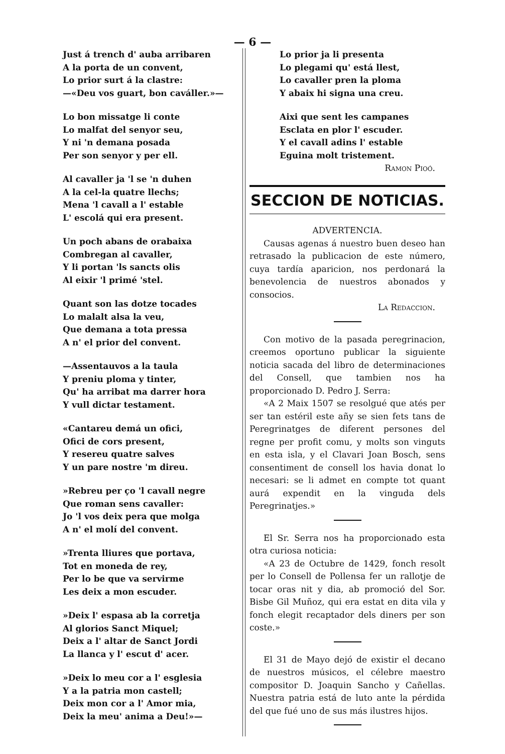— 6 —
Just á trench d' auba arribaren
A la porta de un convent,
Lo prior surt á la clastre:
—«Deu vos guart, bon caváller.»—
Lo bon missatge li conte
Lo malfat del senyor seu,
Y ni 'n demana posada
Per son senyor y per ell.
Al cavaller ja 'l se 'n duhen
A la cel-la quatre llechs;
Mena 'l cavall a l' estable
L' escolá qui era present.
Un poch abans de orabaixa
Combregan al cavaller,
Y li portan 'ls sancts olis
Al eixir 'l primé 'stel.
Quant son las dotze tocades
Lo malalt alsa la veu,
Que demana a tota pressa
A n' el prior del convent.
—Assentauvos a la taula
Y preniu ploma y tinter,
Qu' ha arribat ma darrer hora
Y vull dictar testament.
«Cantareu demá un ofici,
Ofici de cors present,
Y resereu quatre salves
Y un pare nostre 'm direu.
»Rebreu per ço 'l cavall negre
Que roman sens cavaller:
Jo 'l vos deix pera que molga
A n' el molí del convent.
»Trenta lliures que portava,
Tot en moneda de rey,
Per lo be que va servirme
Les deix a mon escuder.
»Deix l' espasa ab la corretja
Al glorios Sanct Miquel;
Deix a l' altar de Sanct Jordi
La llanca y l' escut d' acer.
»Deix lo meu cor a l' esglesia
Y a la patria mon castell;
Deix mon cor a l' Amor mia,
Deix la meu' anima a Deu!»—
Lo prior ja li presenta
Lo plegami qu' está llest,
Lo cavaller pren la ploma
Y abaix hi signa una creu.
Aixi que sent les campanes
Esclata en plor l' escuder.
Y el cavall adins l' estable
Eguina molt tristement.
Ramon Pioó.
SECCION DE NOTICIAS.
ADVERTENCIA.
Causas agenas á nuestro buen deseo han retrasado la publicacion de este número, cuya tardía aparicion, nos perdonará la benevolencia de nuestros abonados y consocios.
La Redaccion.
Con motivo de la pasada peregrinacion, creemos oportuno publicar la siguiente noticia sacada del libro de determinaciones del Consell, que tambien nos ha proporcionado D. Pedro J. Serra:
«A 2 Maix 1507 se resolgué que atés per ser tan estéril este añy se sien fets tans de Peregrinatges de diferent persones del regne per profit comu, y molts son vinguts en esta isla, y el Clavari Joan Bosch, sens consentiment de consell los havia donat lo necesari: se li admet en compte tot quant aurá expendit en la vinguda dels Peregrinatjes.»
El Sr. Serra nos ha proporcionado esta otra curiosa noticia:
«A 23 de Octubre de 1429, fonch resolt per lo Consell de Pollensa fer un rallotje de tocar oras nit y dia, ab promoció del Sor. Bisbe Gil Muñoz, qui era estat en dita vila y fonch elegit recaptador dels diners per son coste.»
El 31 de Mayo dejó de existir el decano de nuestros músicos, el célebre maestro compositor D. Joaquin Sancho y Cañellas. Nuestra patria está de luto ante la pérdida del que fué uno de sus más ilustres hijos.